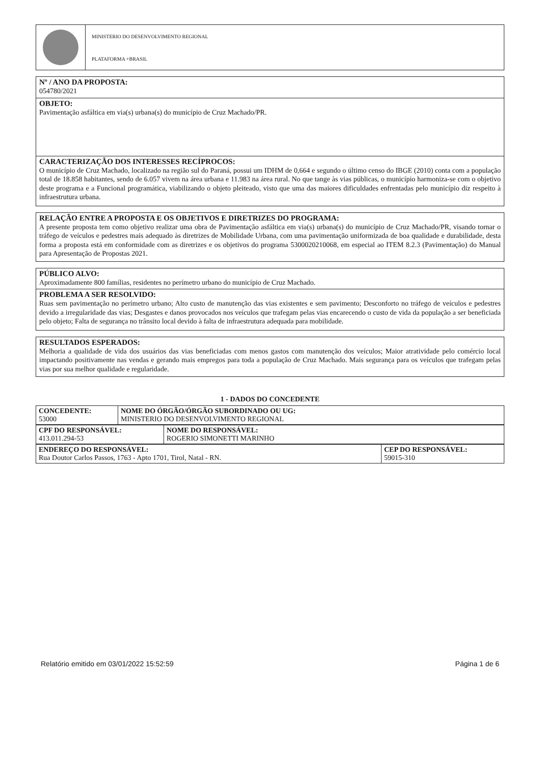MINISTERIO DO DESENVOLVIMENTO REGIONAL
PLATAFORMA +BRASIL
Nº / ANO DA PROPOSTA:
054780/2021
OBJETO:
Pavimentação asfáltica em via(s) urbana(s) do município de Cruz Machado/PR.
CARACTERIZAÇÃO DOS INTERESSES RECÍPROCOS:
O município de Cruz Machado, localizado na região sul do Paraná, possui um IDHM de 0,664 e segundo o último censo do IBGE (2010) conta com a população total de 18.858 habitantes, sendo de 6.057 vivem na área urbana e 11.983 na área rural. No que tange às vias públicas, o município harmoniza-se com o objetivo deste programa e a Funcional programática, viabilizando o objeto pleiteado, visto que uma das maiores dificuldades enfrentadas pelo município diz respeito à infraestrutura urbana.
RELAÇÃO ENTRE A PROPOSTA E OS OBJETIVOS E DIRETRIZES DO PROGRAMA:
A presente proposta tem como objetivo realizar uma obra de Pavimentação asfáltica em via(s) urbana(s) do município de Cruz Machado/PR, visando tornar o tráfego de veículos e pedestres mais adequado às diretrizes de Mobilidade Urbana, com uma pavimentação uniformizada de boa qualidade e durabilidade, desta forma a proposta está em conformidade com as diretrizes e os objetivos do programa 5300020210068, em especial ao ITEM 8.2.3 (Pavimentação) do Manual para Apresentação de Propostas 2021.
PÚBLICO ALVO:
Aproximadamente 800 famílias, residentes no perímetro urbano do município de Cruz Machado.
PROBLEMA A SER RESOLVIDO:
Ruas sem pavimentação no perímetro urbano; Alto custo de manutenção das vias existentes e sem pavimento; Desconforto no tráfego de veículos e pedestres devido a irregularidade das vias; Desgastes e danos provocados nos veículos que trafegam pelas vias encarecendo o custo de vida da população a ser beneficiada pelo objeto; Falta de segurança no trânsito local devido à falta de infraestrutura adequada para mobilidade.
RESULTADOS ESPERADOS:
Melhoria a qualidade de vida dos usuários das vias beneficiadas com menos gastos com manutenção dos veículos; Maior atratividade pelo comércio local impactando positivamente nas vendas e gerando mais empregos para toda a população de Cruz Machado. Mais segurança para os veículos que trafegam pelas vias por sua melhor qualidade e regularidade.
1 - DADOS DO CONCEDENTE
| CONCEDENTE: 53000 | NOME DO ÓRGÃO/ÓRGÃO SUBORDINADO OU UG: MINISTERIO DO DESENVOLVIMENTO REGIONAL |
| CPF DO RESPONSÁVEL: 413.011.294-53 | NOME DO RESPONSÁVEL: ROGERIO SIMONETTI MARINHO |
| ENDEREÇO DO RESPONSÁVEL: Rua Doutor Carlos Passos, 1763 - Apto 1701, Tirol, Natal - RN. | CEP DO RESPONSÁVEL: 59015-310 |
Relatório emitido em 03/01/2022 15:52:59 Página 1 de 6